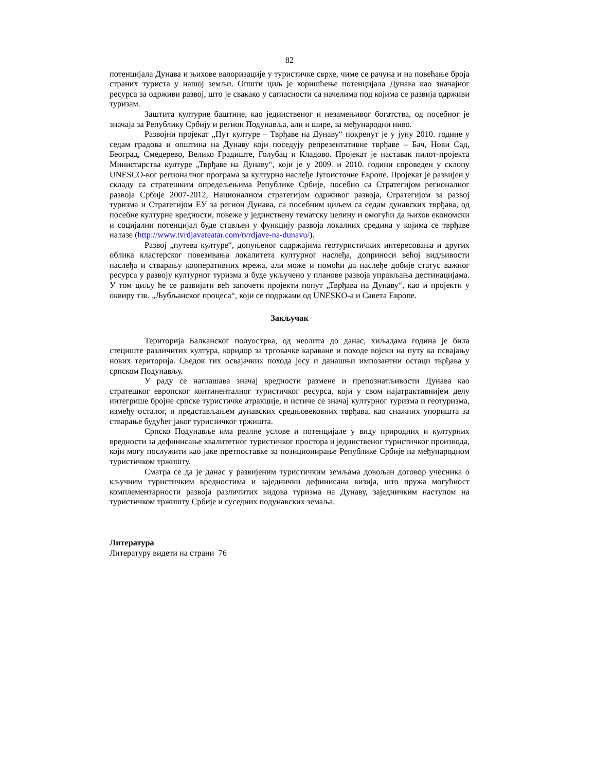82
потенцијала Дунава и њихове валоризације у туристичке сврхе, чиме се рачуна и на повећање броја страних туриста у нашој земљи. Општи циљ је коришћење потенцијала Дунава као значајног ресурса за одрживи развој, што је свакако у сагласности са начелима под којима се развија одрживи туризам.
Заштита културне баштине, као јединственог и незамењивог богатства, од посебног је значаја за Републику Србију и регион Подунавља, али и шире, за међународни ниво.
Развојни пројекат „Пут културе – Тврђаве на Дунаву“ покренут је у јуну 2010. године у седам градова и општина на Дунаву који поседују репрезентативне тврђаве – Бач, Нови Сад, Београд, Смедерево, Велико Градиште, Голубац и Кладово. Пројекат је наставак пилот-пројекта Министарства културе „Тврђаве на Дунаву“, који је у 2009. и 2010. години спроведен у склопу UNESCO-вог регионалног програма за културно наслеђе Југоисточне Европе. Пројекат је развијен у складу са стратешким опредељењима Републике Србије, посебно са Стратегијом регионалног развоја Србије 2007-2012, Националном стратегијом одрживог развоја, Стратегијом за развој туризма и Стратегијом ЕУ за регион Дунава, са посебним циљем са седам дунавских тврђава, од посебне културне вредности, повеже у јединствену тематску целину и омогући да њихов економски и социјални потенцијал буде стављен у функцију развоја локалних средина у којима се тврђаве налазе (http://www.tvrdjavateatar.com/tvrdjave-na-dunavu/).
Развој „путева културе“, допуњеног садржајима геотуристичких интересовања и других облика кластерског повезивања локалитета културног наслеђа, доприноси већој видљивости наслеђа и стварању кооперативних мрежа, али може и помоћи да наслеђе добије статус важног ресурса у развоју културног туризма и буде укључено у планове развоја управљања дестинацијама. У том циљу ће се развијати већ започети пројекти попут „Тврђава на Дунаву“, као и пројекти у оквиру тзв. „Љубљанског процеса“, који се подржани од UNESKO-а и Савета Европе.
Закључак
Територија Балканског полуострва, од неолита до данас, хиљадама година је била стециште различитих култура, коридор за трговачке караване и походе војски на путу ка псвајању нових територија. Сведок тих освајачких похода јесу и данашњи импозантни остаци тврђава у српском Подунављу.
У раду се наглашава значај вредности размене и препознатљивости Дунава као стратешког европског континенталног туристичког ресурса, који у свом најатрактивнијем делу интегрише бројне српске туристичке атракције, и истиче се значај културног туризма и геотуризма, између осталог, и представљањем дунавских средњовековних тврђава, као снажних упоришта за стварање будућег јаког турисзичког тржишта.
Српско Подунавље има реалне услове и потенцијале у виду природних и културних вредности за дефинисање квалитетног туристичког простора и јединственог туристичког производа, који могу послужити као јаке претпоставке за позиционирање Републике Србије на међународном туристичком тржишту.
Сматра се да је данас у развијеним туристичким земљама довољан договор учесника о кључним туристичким вредностима и заједнички дефинисана визија, што пружа могућност комплементарности развоја различитих видова туризма на Дунаву, заједничким наступом на туристичком тржишту Србије и суседних подунавских земаља.
Литература
Литературу видети на страни 76